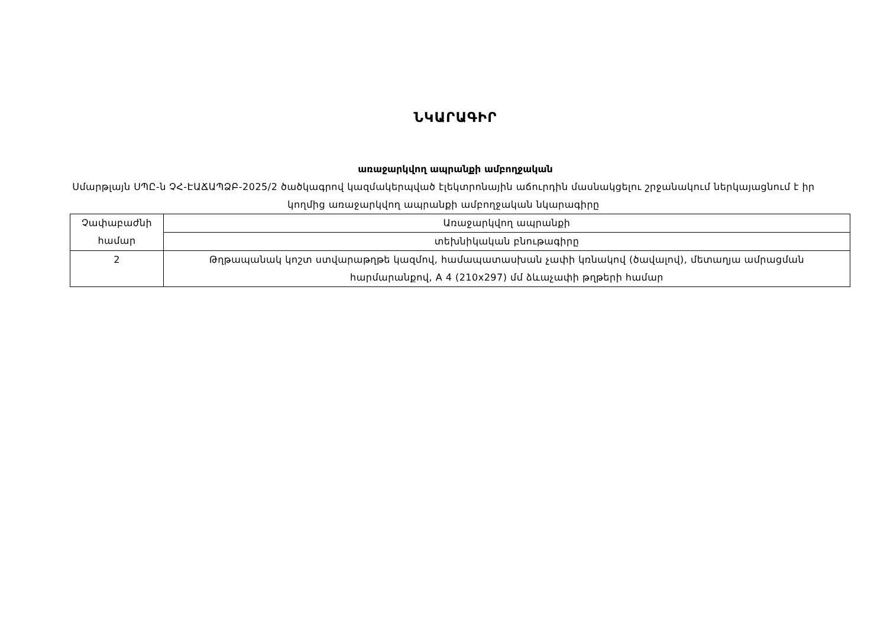ՆԿԱՐԱԳԻՐ
առաջարկվող ապրանքի ամբողջական
Սմարթլայն ՍՊԸ-ն ՉՀ-ԷԱՃԱՊՁԲ-2025/2 ծածկագրով կազմակերպված էլեկտրոնային աճուրդին մասնակցելու շրջանակում ներկայացնում է իր կողմից առաջարկվող ապրանքի ամբողջական նկարագիրը
| Չափաբաժնի համար | Առաջարկվող ապրանքի |
| | տեխնիկական բնութագիրը |
| 2 | Թղթապանակ կոշտ ստվարաթղթե կազմով, համապատասխան չափի կռնակով (ծավալով), մետաղյա ամրացման հարմարանքով, A 4 (210x297) մմ ձևաչափի թղթերի համար |